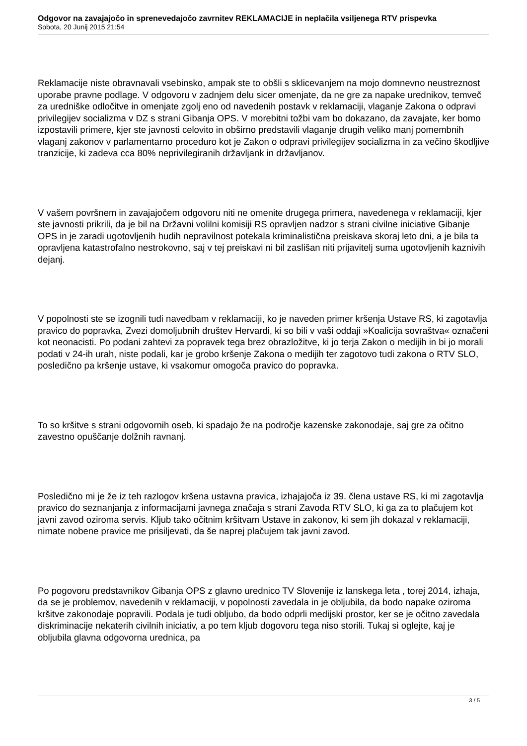Odgovor na zavajajočo in sprenevedajočo zavrnitev REKLAMACIJE in neplačila vsiljenega RTV prispevka
Sobota, 20 Junij 2015 21:54
Reklamacije niste obravnavali vsebinsko, ampak ste to obšli s sklicevanjem na mojo domnevno neustreznost uporabe pravne podlage. V odgovoru v zadnjem delu sicer omenjate, da ne gre za napake urednikov, temveč za uredniške odločitve in omenjate zgolj eno od navedenih postavk v reklamaciji, vlaganje Zakona o odpravi privilegijev socializma v DZ s strani Gibanja OPS. V morebitni tožbi vam bo dokazano, da zavajate, ker bomo izpostavili primere, kjer ste javnosti celovito in obširno predstavili vlaganje drugih veliko manj pomembnih vlaganj zakonov v parlamentarno proceduro kot je Zakon o odpravi privilegijev socializma in za večino škodljive tranzicije, ki zadeva cca 80% neprivilegiranih državljank in državljanov.
V vašem površnem in zavajajočem odgovoru niti ne omenite drugega primera, navedenega v reklamaciji, kjer ste javnosti prikrili, da je bil na Državni volilni komisiji RS opravljen nadzor s strani civilne iniciative Gibanje OPS in je zaradi ugotovljenih hudih nepravilnost potekala kriminalistična preiskava skoraj leto dni, a je bila ta opravljena katastrofalno nestrokovno, saj v tej preiskavi ni bil zaslišan niti prijavitelj suma ugotovljenih kaznivih dejanj.
V popolnosti ste se izognili tudi navedbam v reklamaciji, ko je naveden primer kršenja Ustave RS, ki zagotavlja pravico do popravka, Zvezi domoljubnih društev Hervardi, ki so bili v vaši oddaji »Koalicija sovraštva« označeni kot neonacisti. Po podani zahtevi za popravek tega brez obrazložitve, ki jo terja Zakon o medijih in bi jo morali podati v 24-ih urah, niste podali, kar je grobo kršenje Zakona o medijih ter zagotovo tudi zakona o RTV SLO, posledično pa kršenje ustave, ki vsakomur omogoča pravico do popravka.
To so kršitve s strani odgovornih oseb, ki spadajo že na področje kazenske zakonodaje, saj gre za očitno zavestno opuščanje dolžnih ravnanj.
Posledično mi je že iz teh razlogov kršena ustavna pravica, izhajajoča iz 39. člena ustave RS, ki mi zagotavlja pravico do seznanjanja z informacijami javnega značaja s strani Zavoda RTV SLO, ki ga za to plačujem kot javni zavod oziroma servis. Kljub tako očitnim kršitvam Ustave in zakonov, ki sem jih dokazal v reklamaciji, nimate nobene pravice me prisiljevati, da še naprej plačujem tak javni zavod.
Po pogovoru predstavnikov Gibanja OPS z glavno urednico TV Slovenije iz lanskega leta , torej 2014, izhaja, da se je problemov, navedenih v reklamaciji, v popolnosti zavedala in je obljubila, da bodo napake oziroma kršitve zakonodaje popravili. Podala je tudi obljubo, da bodo odprli medijski prostor, ker se je očitno zavedala diskriminacije nekaterih civilnih iniciativ, a po tem kljub dogovoru tega niso storili. Tukaj si oglejte, kaj je obljubila glavna odgovorna urednica, pa
3 / 5